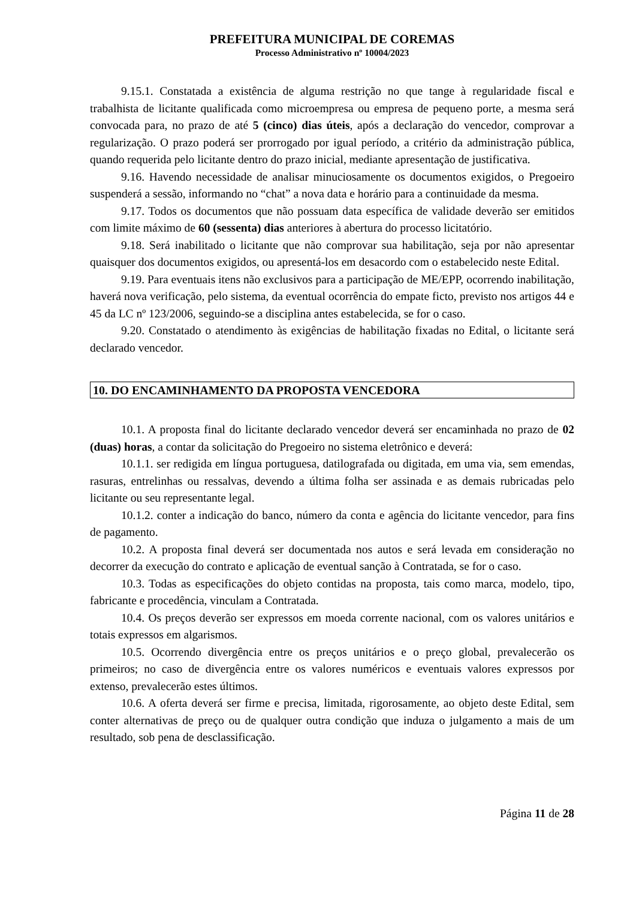PREFEITURA MUNICIPAL DE COREMAS
Processo Administrativo nº 10004/2023
9.15.1. Constatada a existência de alguma restrição no que tange à regularidade fiscal e trabalhista de licitante qualificada como microempresa ou empresa de pequeno porte, a mesma será convocada para, no prazo de até 5 (cinco) dias úteis, após a declaração do vencedor, comprovar a regularização. O prazo poderá ser prorrogado por igual período, a critério da administração pública, quando requerida pelo licitante dentro do prazo inicial, mediante apresentação de justificativa.
9.16. Havendo necessidade de analisar minuciosamente os documentos exigidos, o Pregoeiro suspenderá a sessão, informando no “chat” a nova data e horário para a continuidade da mesma.
9.17. Todos os documentos que não possuam data específica de validade deverão ser emitidos com limite máximo de 60 (sessenta) dias anteriores à abertura do processo licitatório.
9.18. Será inabilitado o licitante que não comprovar sua habilitação, seja por não apresentar quaisquer dos documentos exigidos, ou apresentá-los em desacordo com o estabelecido neste Edital.
9.19. Para eventuais itens não exclusivos para a participação de ME/EPP, ocorrendo inabilitação, haverá nova verificação, pelo sistema, da eventual ocorrência do empate ficto, previsto nos artigos 44 e 45 da LC nº 123/2006, seguindo-se a disciplina antes estabelecida, se for o caso.
9.20. Constatado o atendimento às exigências de habilitação fixadas no Edital, o licitante será declarado vencedor.
10. DO ENCAMINHAMENTO DA PROPOSTA VENCEDORA
10.1. A proposta final do licitante declarado vencedor deverá ser encaminhada no prazo de 02 (duas) horas, a contar da solicitação do Pregoeiro no sistema eletrônico e deverá:
10.1.1. ser redigida em língua portuguesa, datilografada ou digitada, em uma via, sem emendas, rasuras, entrelinhas ou ressalvas, devendo a última folha ser assinada e as demais rubricadas pelo licitante ou seu representante legal.
10.1.2. conter a indicação do banco, número da conta e agência do licitante vencedor, para fins de pagamento.
10.2. A proposta final deverá ser documentada nos autos e será levada em consideração no decorrer da execução do contrato e aplicação de eventual sanção à Contratada, se for o caso.
10.3. Todas as especificações do objeto contidas na proposta, tais como marca, modelo, tipo, fabricante e procedência, vinculam a Contratada.
10.4. Os preços deverão ser expressos em moeda corrente nacional, com os valores unitários e totais expressos em algarismos.
10.5. Ocorrendo divergência entre os preços unitários e o preço global, prevalecerão os primeiros; no caso de divergência entre os valores numéricos e eventuais valores expressos por extenso, prevalecerão estes últimos.
10.6. A oferta deverá ser firme e precisa, limitada, rigorosamente, ao objeto deste Edital, sem conter alternativas de preço ou de qualquer outra condição que induza o julgamento a mais de um resultado, sob pena de desclassificação.
Página 11 de 28